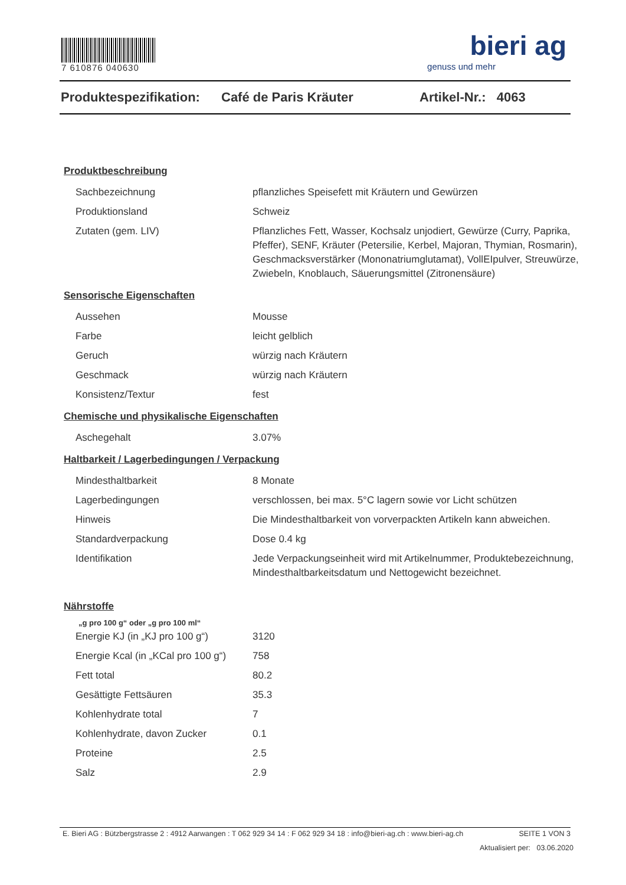7 610876 040630
bieri ag
genuss und mehr
Produktespezifikation: Café de Paris Kräuter Artikel-Nr.: 4063
Produktbeschreibung
| Sachbezeichnung | pflanzliches Speisefett mit Kräutern und Gewürzen |
| Produktionsland | Schweiz |
| Zutaten (gem. LIV) | Pflanzliches Fett, Wasser, Kochsalz unjodiert, Gewürze (Curry, Paprika, Pfeffer), SENF, Kräuter (Petersilie, Kerbel, Majoran, Thymian, Rosmarin), Geschmacksverstärker (Mononatriumglutamat), VollEIpulver, Streuwürze, Zwiebeln, Knoblauch, Säuerungsmittel (Zitronensäure) |
Sensorische Eigenschaften
| Aussehen | Mousse |
| Farbe | leicht gelblich |
| Geruch | würzig nach Kräutern |
| Geschmack | würzig nach Kräutern |
| Konsistenz/Textur | fest |
Chemische und physikalische Eigenschaften
| Aschegehalt | 3.07% |
Haltbarkeit / Lagerbedingungen / Verpackung
| Mindesthaltbarkeit | 8 Monate |
| Lagerbedingungen | verschlossen, bei max. 5°C lagern sowie vor Licht schützen |
| Hinweis | Die Mindesthaltbarkeit von vorverpackten Artikeln kann abweichen. |
| Standardverpackung | Dose 0.4 kg |
| Identifikation | Jede Verpackungseinheit wird mit Artikelnummer, Produktebezeichnung, Mindesthaltbarkeitsdatum und Nettogewicht bezeichnet. |
Nährstoffe
„g pro 100 g“ oder „g pro 100 ml“
| Energie KJ (in „KJ pro 100 g“) | 3120 |
| Energie Kcal (in „KCal pro 100 g“) | 758 |
| Fett total | 80.2 |
| Gesättigte Fettsäuren | 35.3 |
| Kohlenhydrate total | 7 |
| Kohlenhydrate, davon Zucker | 0.1 |
| Proteine | 2.5 |
| Salz | 2.9 |
E. Bieri AG : Bützbergstrasse 2 : 4912 Aarwangen : T 062 929 34 14 : F 062 929 34 18 : info@bieri-ag.ch : www.bieri-ag.ch SEITE 1 VON 3
Aktualisiert per: 03.06.2020